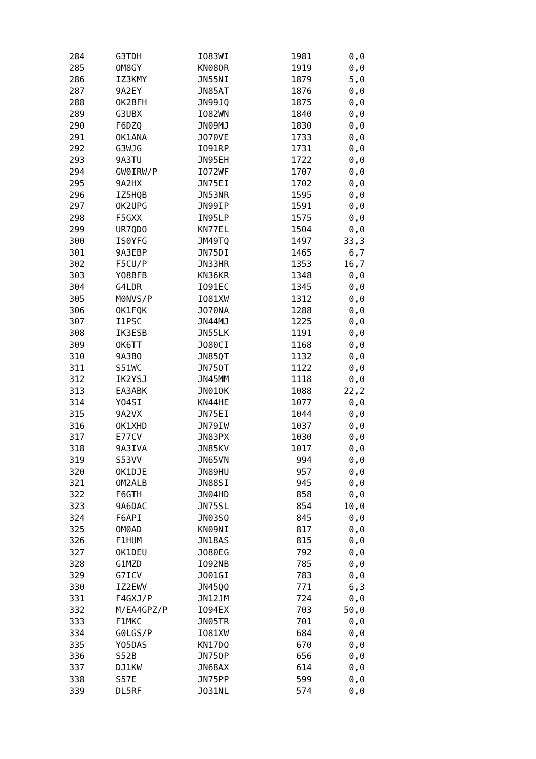| 284 | G3TDH | IO83WI | 1981 | 0,0 |
| 285 | OM8GY | KN08OR | 1919 | 0,0 |
| 286 | IZ3KMY | JN55NI | 1879 | 5,0 |
| 287 | 9A2EY | JN85AT | 1876 | 0,0 |
| 288 | OK2BFH | JN99JQ | 1875 | 0,0 |
| 289 | G3UBX | IO82WN | 1840 | 0,0 |
| 290 | F6DZQ | JN09MJ | 1830 | 0,0 |
| 291 | OK1ANA | JO70VE | 1733 | 0,0 |
| 292 | G3WJG | IO91RP | 1731 | 0,0 |
| 293 | 9A3TU | JN95EH | 1722 | 0,0 |
| 294 | GW0IRW/P | IO72WF | 1707 | 0,0 |
| 295 | 9A2HX | JN75EI | 1702 | 0,0 |
| 296 | IZ5HQB | JN53NR | 1595 | 0,0 |
| 297 | OK2UPG | JN99IP | 1591 | 0,0 |
| 298 | F5GXX | IN95LP | 1575 | 0,0 |
| 299 | UR7QDO | KN77EL | 1504 | 0,0 |
| 300 | IS0YFG | JM49TQ | 1497 | 33,3 |
| 301 | 9A3EBP | JN75DI | 1465 | 6,7 |
| 302 | F5CU/P | JN33HR | 1353 | 16,7 |
| 303 | YO8BFB | KN36KR | 1348 | 0,0 |
| 304 | G4LDR | IO91EC | 1345 | 0,0 |
| 305 | M0NVS/P | IO81XW | 1312 | 0,0 |
| 306 | OK1FQK | JO70NA | 1288 | 0,0 |
| 307 | I1PSC | JN44MJ | 1225 | 0,0 |
| 308 | IK3ESB | JN55LK | 1191 | 0,0 |
| 309 | OK6TT | JO80CI | 1168 | 0,0 |
| 310 | 9A3BO | JN85QT | 1132 | 0,0 |
| 311 | S51WC | JN75OT | 1122 | 0,0 |
| 312 | IK2YSJ | JN45MM | 1118 | 0,0 |
| 313 | EA3ABK | JN01OK | 1088 | 22,2 |
| 314 | YO4SI | KN44HE | 1077 | 0,0 |
| 315 | 9A2VX | JN75EI | 1044 | 0,0 |
| 316 | OK1XHD | JN79IW | 1037 | 0,0 |
| 317 | E77CV | JN83PX | 1030 | 0,0 |
| 318 | 9A3IVA | JN85KV | 1017 | 0,0 |
| 319 | S53VV | JN65VN | 994 | 0,0 |
| 320 | OK1DJE | JN89HU | 957 | 0,0 |
| 321 | OM2ALB | JN88SI | 945 | 0,0 |
| 322 | F6GTH | JN04HD | 858 | 0,0 |
| 323 | 9A6DAC | JN75SL | 854 | 10,0 |
| 324 | F6API | JN03SO | 845 | 0,0 |
| 325 | OM0AD | KN09NI | 817 | 0,0 |
| 326 | F1HUM | JN18AS | 815 | 0,0 |
| 327 | OK1DEU | JO80EG | 792 | 0,0 |
| 328 | G1MZD | IO92NB | 785 | 0,0 |
| 329 | G7ICV | JO01GI | 783 | 0,0 |
| 330 | IZ2EWV | JN45QO | 771 | 6,3 |
| 331 | F4GXJ/P | JN12JM | 724 | 0,0 |
| 332 | M/EA4GPZ/P | IO94EX | 703 | 50,0 |
| 333 | F1MKC | JN05TR | 701 | 0,0 |
| 334 | G0LGS/P | IO81XW | 684 | 0,0 |
| 335 | YO5DAS | KN17DO | 670 | 0,0 |
| 336 | S52B | JN75OP | 656 | 0,0 |
| 337 | DJ1KW | JN68AX | 614 | 0,0 |
| 338 | S57E | JN75PP | 599 | 0,0 |
| 339 | DL5RF | JO31NL | 574 | 0,0 |